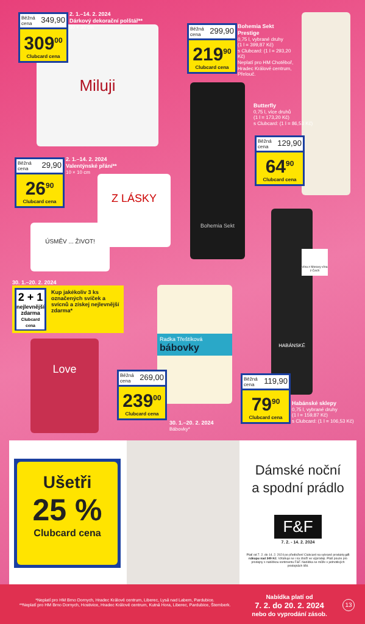Miluji
Běžná cena 349,90
309<sup>00</sup>
Clubcard cena
2. 1.–14. 2. 2024
Dárkový dekorační polštář**
30 × 30 cm
Běžná cena 299,90
219<sup>90</sup>
Clubcard cena
Bohemia Sekt Prestige
0,75 l, vybrané druhy
(1 l = 399,87 Kč)
s Clubcard: (1 l = 293,20 Kč)
Neplatí pro HM Chotěboř, Hradec Králové centrum, Přelouč.
Bohemia Sekt
Butterfly
0,75 l, více druhů
(1 l = 173,20 Kč)
s Clubcard: (1 l = 86,53 Kč)
Běžná cena 129,90
64<sup>90</sup>
Clubcard cena
Běžná cena 29,90
26<sup>90</sup>
Clubcard cena
2. 1.–14. 2. 2024
Valentýnské přání**
10 × 10 cm
Z LÁSKY
ÚSMĚV ... ŽIVOT!
30. 1.–20. 2. 2024
2 + 1
nejlevnější zdarma
Clubcard cena
Kup jakékoliv 3 ks označených svíček a svícnů a získej nejlevnější zdarma*
Love
Radka Třeštíková
bábovky
Běžná cena 269,00
239<sup>00</sup>
Clubcard cena
30. 1.–20. 2. 2024
Bábovky*
HABÁNSKÉ
vína z Moravy vína z Čech
Běžná cena 119,90
79<sup>90</sup>
Clubcard cena
Habánské sklepy
0,75 l, vybrané druhy
(1 l = 159,87 Kč)
s Clubcard: (1 l = 106,53 Kč)
Ušetři
25 %
Clubcard cena
Dámské noční
a spodní prádlo
F&F
7. 2. - 14. 2. 2024
Platí od 7. 2. do 14. 2. 2024 po předložení Clubcard na vybrané produkty při nákupu nad 349 Kč. Vztahuje se i na zboží ve výprodeji. Platí pouze pro prodejny s nabídkou sortimentu F&F. Nabídka se může v jednotlivých prodejnách lišit.
*Neplatí pro HM Brno Dornych, Hradec Králové centrum, Liberec, Lysá nad Labem, Pardubice.
**Neplatí pro HM Brno Dornych, Hostivice, Hradec Králové centrum, Kutná Hora, Liberec, Pardubice, Šternberk.
Nabídka platí od
7. 2. do 20. 2. 2024
nebo do vyprodání zásob.
13